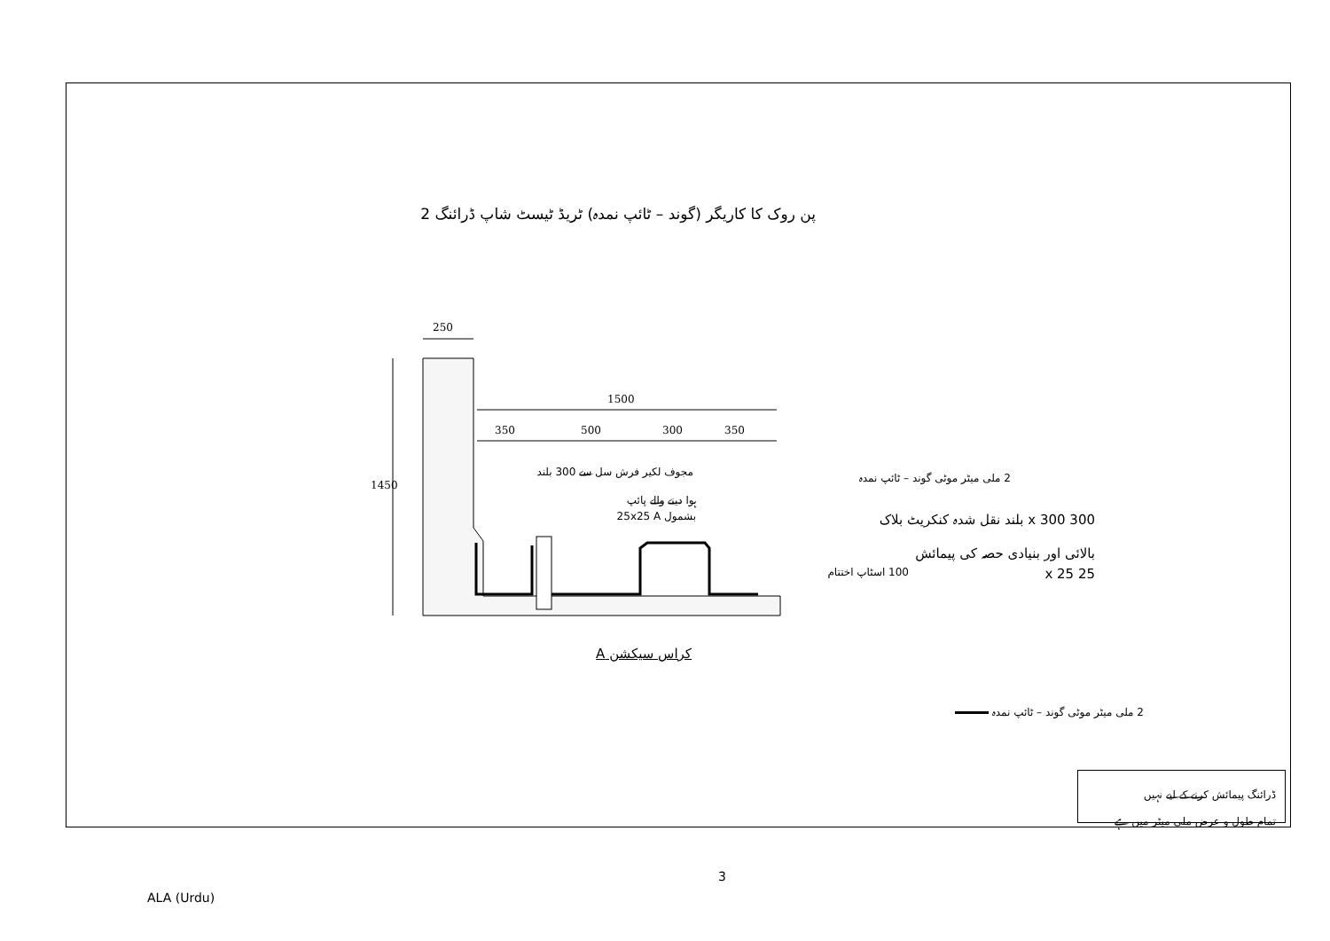پن روک کا کاریگر (گوند – ٹائپ نمدہ) ٹریڈ ٹیسٹ شاپ ڈرائنگ 2
250
1500
350 500 300 350
1450
مجوف لکیر فرش سل سے 300 بلند
ہوا دینے والے پائپ
بشمول 25x25 A
2 ملی میٹر موٹی گوند – ٹائپ نمدہ
300 x 300 بلند نقل شدہ کنکریٹ بلاک
بالائی اور بنیادی حصہ کی پیمائش
25 x 25
100 اسٹاپ اختتام
کراس سیکشن A
2 ملی میٹر موٹی گوند – ٹائپ نمدہ
ڈرائنگ پیمائش کرنے کے لیے نہیں
تمام طول و عرض ملی میٹر میں ہے
3
ALA (Urdu)